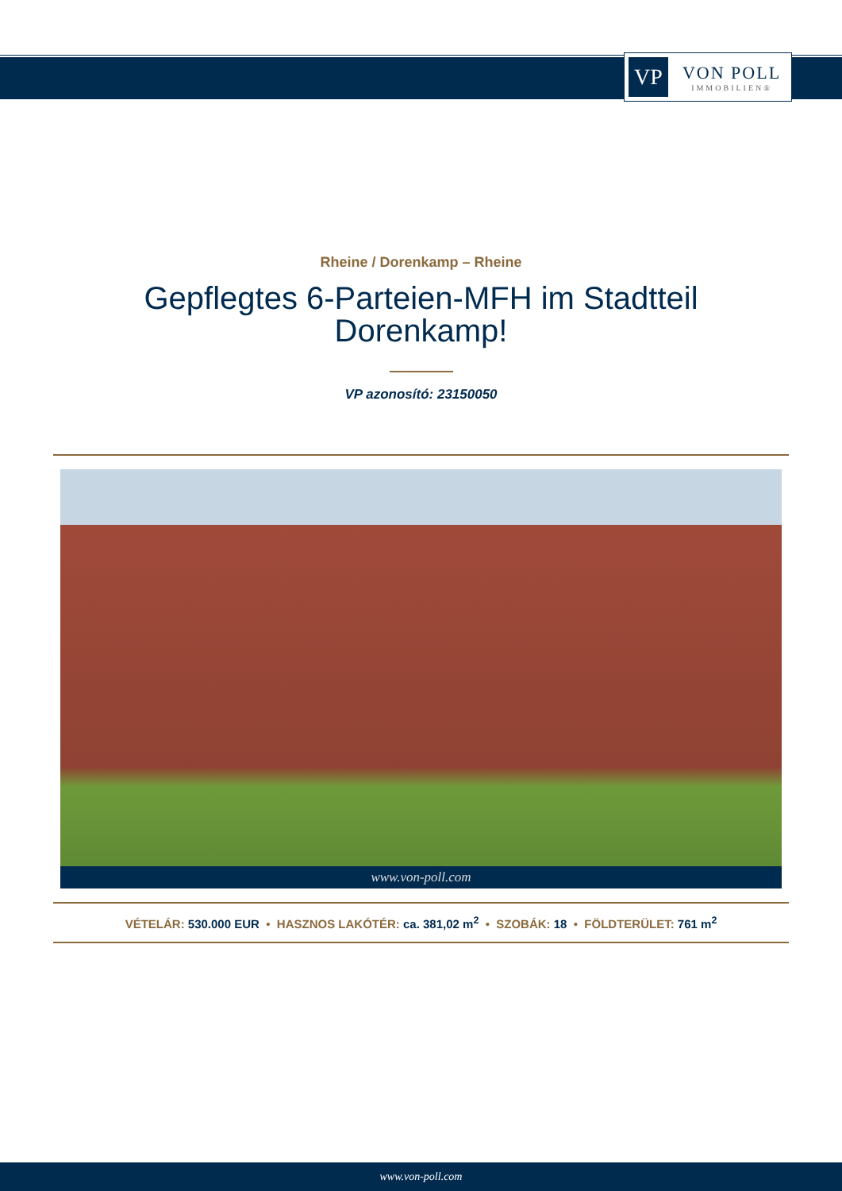VP
VON POLL
IMMOBILIEN®
Rheine / Dorenkamp – Rheine
Gepflegtes 6-Parteien-MFH im Stadtteil
Dorenkamp!
VP azonosító: 23150050
www.von-poll.com
VÉTELÁR: 530.000 EUR • HASZNOS LAKÓTÉR: ca. 381,02 m<sup>2</sup> • SZOBÁK: 18 • FÖLDTERÜLET: 761 m<sup>2</sup>
www.von-poll.com